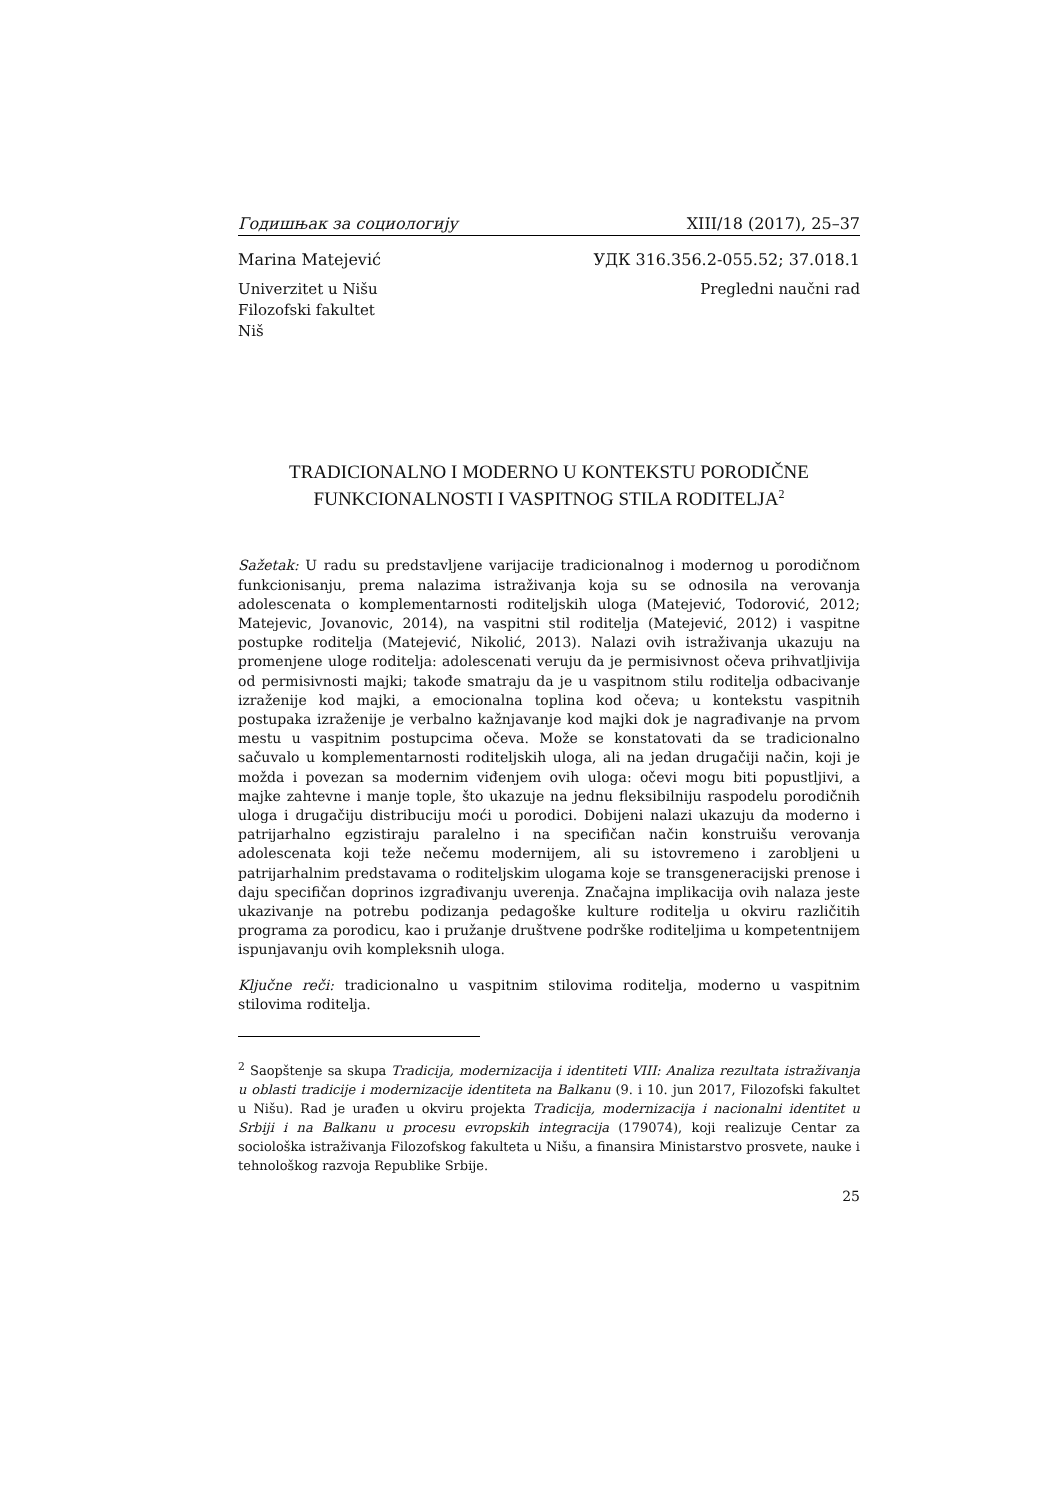Годишњак за социологију XIII/18 (2017), 25–37
Marina Matejević УДК 316.356.2-055.52; 37.018.1
Univerzitet u Nišu
Filozofski fakultet
Niš Pregledni naučni rad
TRADICIONALNO I MODERNO U KONTEKSTU PORODIČNE FUNKCIONALNOSTI I VASPITNOG STILA RODITELJA<sup>2</sup>
Sažetak: U radu su predstavljene varijacije tradicionalnog i modernog u porodičnom funkcionisanju, prema nalazima istraživanja koja su se odnosila na verovanja adolescenata o komplementarnosti roditeljskih uloga (Matejević, Todorović, 2012; Matejevic, Jovanovic, 2014), na vaspitni stil roditelja (Matejević, 2012) i vaspitne postupke roditelja (Matejević, Nikolić, 2013). Nalazi ovih istraživanja ukazuju na promenjene uloge roditelja: adolescenati veruju da je permisivnost očeva prihvatljivija od permisivnosti majki; takođe smatraju da je u vaspitnom stilu roditelja odbacivanje izraženije kod majki, a emocionalna toplina kod očeva; u kontekstu vaspitnih postupaka izraženije je verbalno kažnjavanje kod majki dok je nagrađivanje na prvom mestu u vaspitnim postupcima očeva. Može se konstatovati da se tradicionalno sačuvalo u komplementarnosti roditeljskih uloga, ali na jedan drugačiji način, koji je možda i povezan sa modernim viđenjem ovih uloga: očevi mogu biti popustljivi, a majke zahtevne i manje tople, što ukazuje na jednu fleksibilniju raspodelu porodičnih uloga i drugačiju distribuciju moći u porodici. Dobijeni nalazi ukazuju da moderno i patrijarhalno egzistiraju paralelno i na specifičan način konstruišu verovanja adolescenata koji teže nečemu modernijem, ali su istovremeno i zarobljeni u patrijarhalnim predstavama o roditeljskim ulogama koje se transgeneracijski prenose i daju specifičan doprinos izgrađivanju uverenja. Značajna implikacija ovih nalaza jeste ukazivanje na potrebu podizanja pedagoške kulture roditelja u okviru različitih programa za porodicu, kao i pružanje društvene podrške roditeljima u kompetentnijem ispunjavanju ovih kompleksnih uloga.
Ključne reči: tradicionalno u vaspitnim stilovima roditelja, moderno u vaspitnim stilovima roditelja.
<sup>2</sup> Saopštenje sa skupa Tradicija, modernizacija i identiteti VIII: Analiza rezultata istraživanja u oblasti tradicije i modernizacije identiteta na Balkanu (9. i 10. jun 2017, Filozofski fakultet u Nišu). Rad je urađen u okviru projekta Tradicija, modernizacija i nacionalni identitet u Srbiji i na Balkanu u procesu evropskih integracija (179074), koji realizuje Centar za sociološka istraživanja Filozofskog fakulteta u Nišu, a finansira Ministarstvo prosvete, nauke i tehnološkog razvoja Republike Srbije.
25